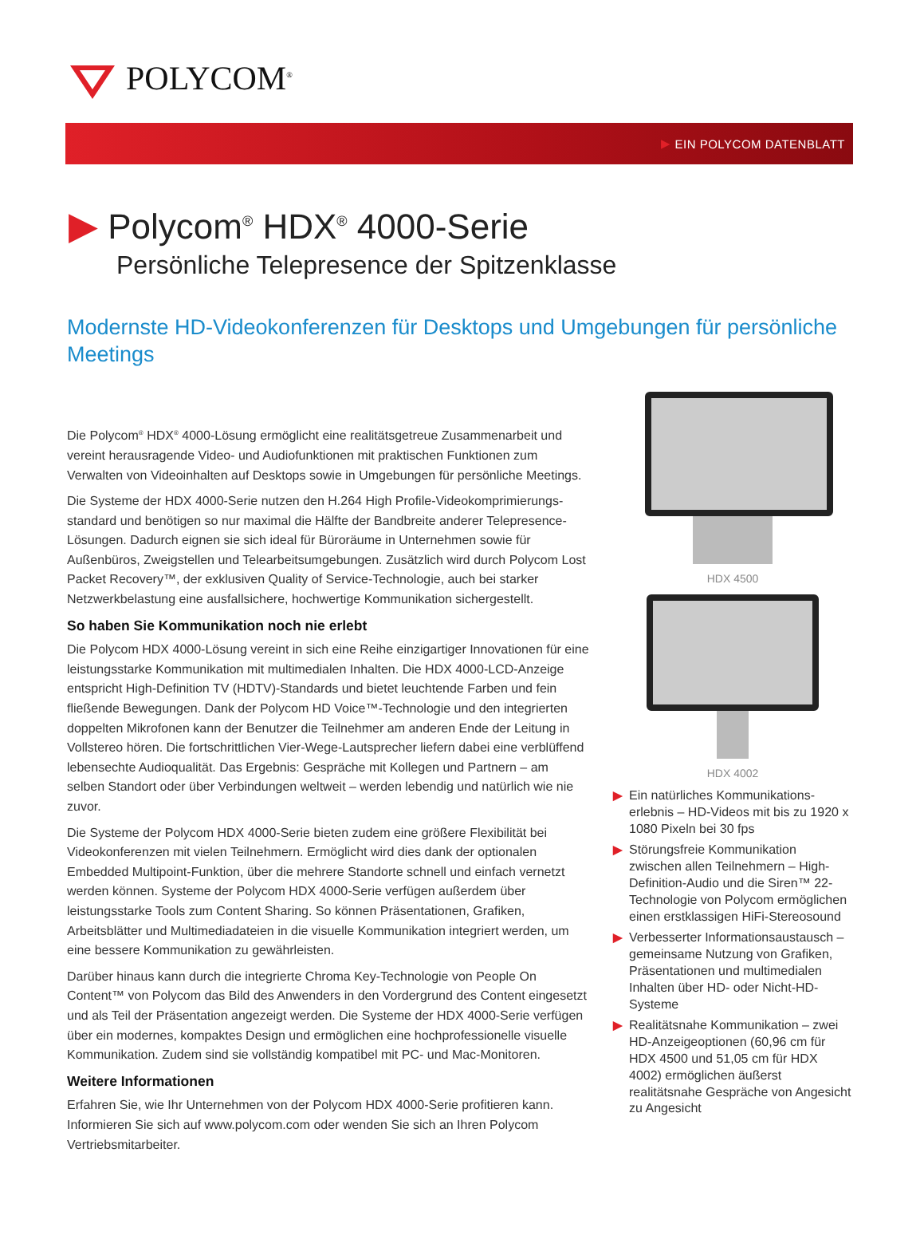POLYCOM<sup>®</sup>
▶ EIN POLYCOM DATENBLATT
▶ Polycom<sup>®</sup> HDX<sup>®</sup> 4000-Serie
Persönliche Telepresence der Spitzenklasse
Modernste HD-Videokonferenzen für Desktops und Umgebungen für persönliche Meetings
Die Polycom<sup>®</sup> HDX<sup>®</sup> 4000-Lösung ermöglicht eine realitätsgetreue Zusammenarbeit und vereint herausragende Video- und Audiofunktionen mit praktischen Funktionen zum Verwalten von Videoinhalten auf Desktops sowie in Umgebungen für persönliche Meetings.
Die Systeme der HDX 4000-Serie nutzen den H.264 High Profile-Videokomprimierungs-standard und benötigen so nur maximal die Hälfte der Bandbreite anderer Telepresence-Lösungen. Dadurch eignen sie sich ideal für Büroräume in Unternehmen sowie für Außenbüros, Zweigstellen und Telearbeitsumgebungen. Zusätzlich wird durch Polycom Lost Packet Recovery™, der exklusiven Quality of Service-Technologie, auch bei starker Netzwerkbelastung eine ausfallsichere, hochwertige Kommunikation sichergestellt.
So haben Sie Kommunikation noch nie erlebt
Die Polycom HDX 4000-Lösung vereint in sich eine Reihe einzigartiger Innovationen für eine leistungsstarke Kommunikation mit multimedialen Inhalten. Die HDX 4000-LCD-Anzeige entspricht High-Definition TV (HDTV)-Standards und bietet leuchtende Farben und fein fließende Bewegungen. Dank der Polycom HD Voice™-Technologie und den integrierten doppelten Mikrofonen kann der Benutzer die Teilnehmer am anderen Ende der Leitung in Vollstereo hören. Die fortschrittlichen Vier-Wege-Lautsprecher liefern dabei eine verblüffend lebensechte Audioqualität. Das Ergebnis: Gespräche mit Kollegen und Partnern – am selben Standort oder über Verbindungen weltweit – werden lebendig und natürlich wie nie zuvor.
Die Systeme der Polycom HDX 4000-Serie bieten zudem eine größere Flexibilität bei Videokonferenzen mit vielen Teilnehmern. Ermöglicht wird dies dank der optionalen Embedded Multipoint-Funktion, über die mehrere Standorte schnell und einfach vernetzt werden können. Systeme der Polycom HDX 4000-Serie verfügen außerdem über leistungsstarke Tools zum Content Sharing. So können Präsentationen, Grafiken, Arbeitsblätter und Multimediadateien in die visuelle Kommunikation integriert werden, um eine bessere Kommunikation zu gewährleisten.
Darüber hinaus kann durch die integrierte Chroma Key-Technologie von People On Content™ von Polycom das Bild des Anwenders in den Vordergrund des Content eingesetzt und als Teil der Präsentation angezeigt werden. Die Systeme der HDX 4000-Serie verfügen über ein modernes, kompaktes Design und ermöglichen eine hochprofessionelle visuelle Kommunikation. Zudem sind sie vollständig kompatibel mit PC- und Mac-Monitoren.
Weitere Informationen
Erfahren Sie, wie Ihr Unternehmen von der Polycom HDX 4000-Serie profitieren kann. Informieren Sie sich auf www.polycom.com oder wenden Sie sich an Ihren Polycom Vertriebsmitarbeiter.
HDX 4500
HDX 4002
▶ Ein natürliches Kommunikations-erlebnis – HD-Videos mit bis zu 1920 x 1080 Pixeln bei 30 fps
▶ Störungsfreie Kommunikation zwischen allen Teilnehmern – High-Definition-Audio und die Siren™ 22-Technologie von Polycom ermöglichen einen erstklassigen HiFi-Stereosound
▶ Verbesserter Informationsaustausch – gemeinsame Nutzung von Grafiken, Präsentationen und multimedialen Inhalten über HD- oder Nicht-HD-Systeme
▶ Realitätsnahe Kommunikation – zwei HD-Anzeigeoptionen (60,96 cm für HDX 4500 und 51,05 cm für HDX 4002) ermöglichen äußerst realitätsnahe Gespräche von Angesicht zu Angesicht